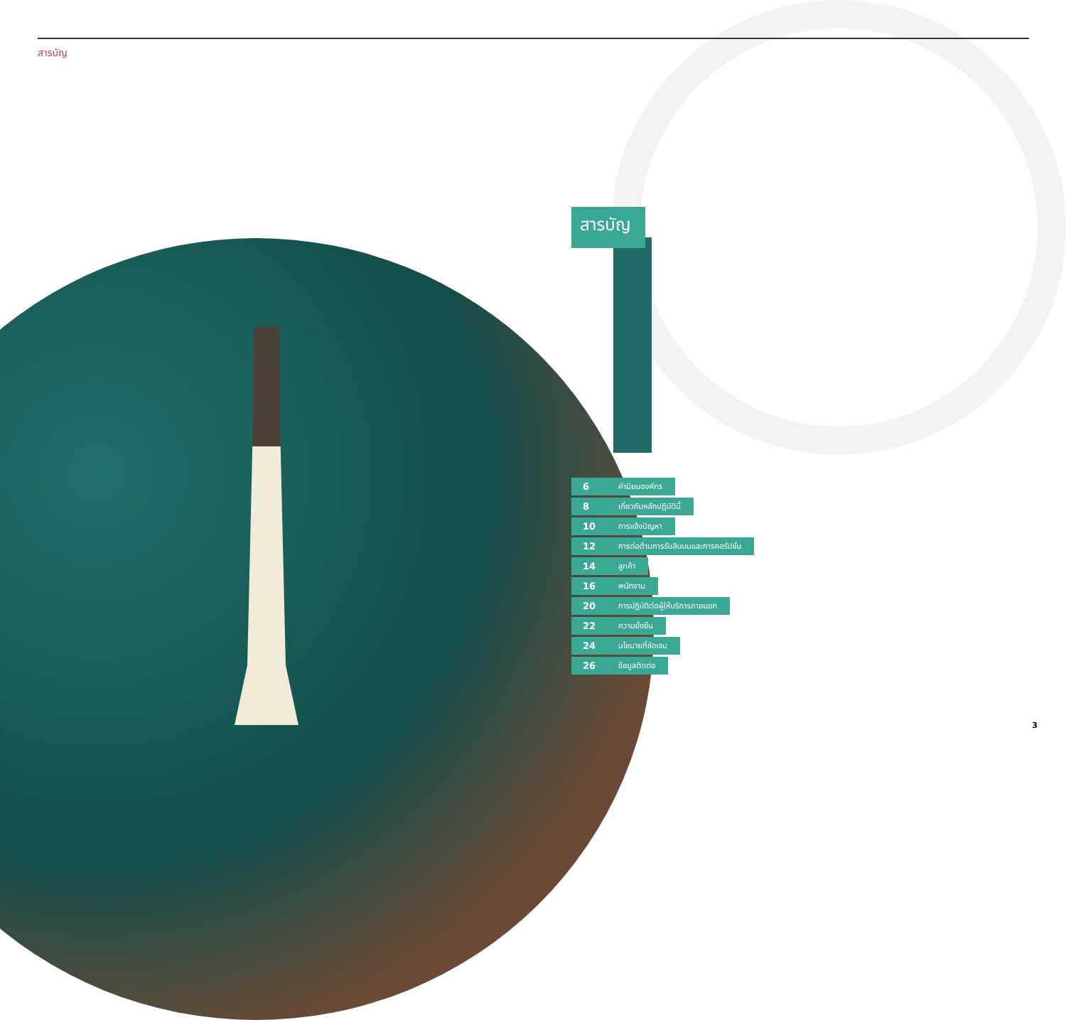สารบัญ
สารบัญ
6 ค่านิยมองค์กร
8 เกี่ยวกับหลักปฏิบัตินี้
10 การแจ้งปัญหา
12 การต่อต้านการรับสินบนและการคอรัปชั่น
14 ลูกค้า
16 พนักงาน
20 การปฏิบัติต่อผู้ให้บริการภายนอก
22 ความยั่งยืน
24 นโยบายที่ชัดเจน
26 ข้อมูลติดต่อ
3